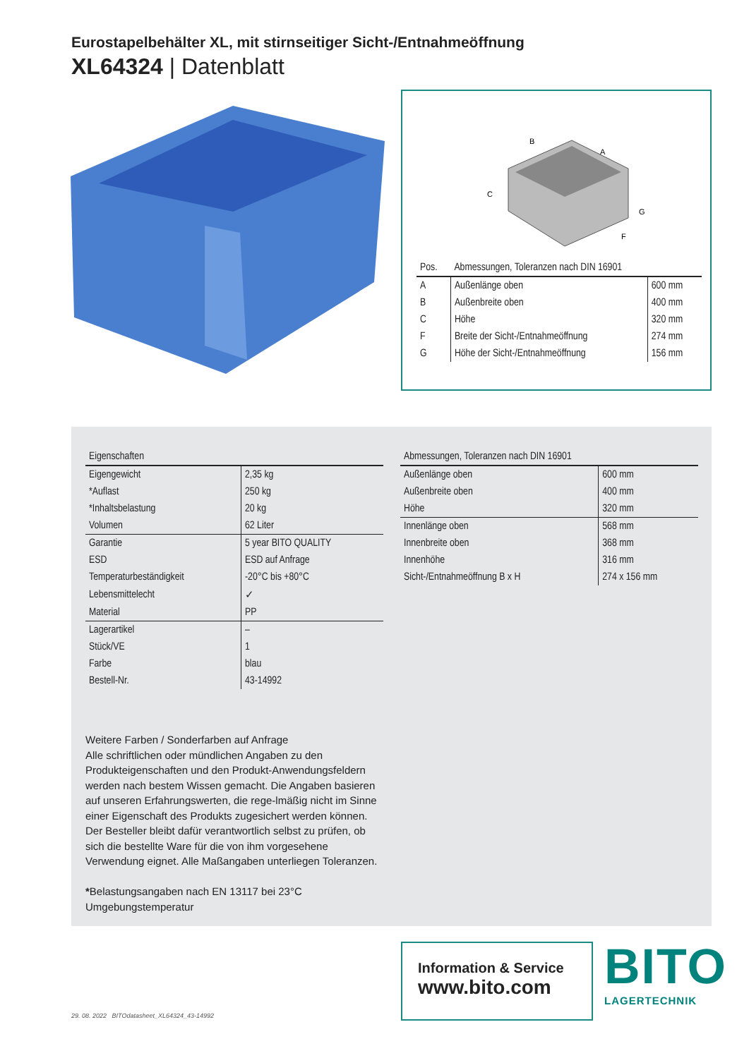Eurostapelbehälter XL, mit stirnseitiger Sicht-/Entnahmeöffnung
XL64324 | Datenblatt
B
A
C
G
F
| Pos. | Abmessungen, Toleranzen nach DIN 16901 | |
| --- | --- | --- |
| A | Außenlänge oben | 600 mm |
| B | Außenbreite oben | 400 mm |
| C | Höhe | 320 mm |
| F | Breite der Sicht-/Entnahmeöffnung | 274 mm |
| G | Höhe der Sicht-/Entnahmeöffnung | 156 mm |
| Eigenschaften | |
| --- | --- |
| Eigengewicht | 2,35 kg |
| *Auflast | 250 kg |
| *Inhaltsbelastung | 20 kg |
| Volumen | 62 Liter |
| Garantie | 5 year BITO QUALITY |
| ESD | ESD auf Anfrage |
| Temperaturbeständigkeit | -20°C bis +80°C |
| Lebensmittelecht | ✓ |
| Material | PP |
| Lagerartikel | – |
| Stück/VE | 1 |
| Farbe | blau |
| Bestell-Nr. | 43-14992 |
| Abmessungen, Toleranzen nach DIN 16901 | |
| --- | --- |
| Außenlänge oben | 600 mm |
| Außenbreite oben | 400 mm |
| Höhe | 320 mm |
| Innenlänge oben | 568 mm |
| Innenbreite oben | 368 mm |
| Innenhöhe | 316 mm |
| Sicht-/Entnahmeöffnung B x H | 274 x 156 mm |
Weitere Farben / Sonderfarben auf Anfrage
Alle schriftlichen oder mündlichen Angaben zu den Produkteigenschaften und den Produkt-Anwendungsfeldern werden nach bestem Wissen gemacht. Die Angaben basieren auf unseren Erfahrungswerten, die rege-lmäßig nicht im Sinne einer Eigenschaft des Produkts zugesichert werden können. Der Besteller bleibt dafür verantwortlich selbst zu prüfen, ob sich die bestellte Ware für die von ihm vorgesehene Verwendung eignet. Alle Maßangaben unterliegen Toleranzen.
*Belastungsangaben nach EN 13117 bei 23°C Umgebungstemperatur
Information & Service
www.bito.com
BITO
LAGERTECHNIK
29. 08. 2022 BITOdatasheet_XL64324_43-14992